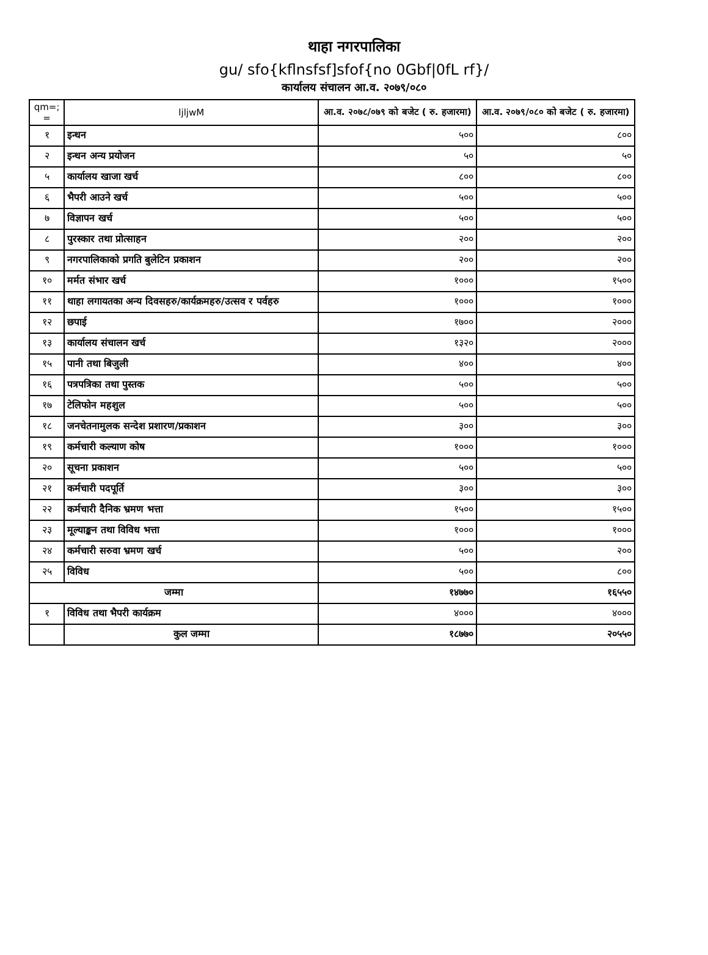थाहा नगरपालिका
gu/ sfo{kflnsfsf]sfof{no 0Gbf|0fL rf}/
कार्यालय संचालन आ.व. २०७९/०८०
| qm=; = | ljljwM | आ.व. २०७८/०७९ को बजेट ( रु. हजारमा) | आ.व. २०७९/०८० को बजेट ( रु. हजारमा) |
| --- | --- | --- | --- |
| १ | इन्धन | ५०० | ८०० |
| २ | इन्धन अन्य प्रयोजन | ५० | ५० |
| ५ | कार्यालय खाजा खर्च | ८०० | ८०० |
| ६ | भैपरी आउने खर्च | ५०० | ५०० |
| ७ | विज्ञापन खर्च | ५०० | ५०० |
| ८ | पुरस्कार तथा प्रोत्साहन | २०० | २०० |
| ९ | नगरपालिकाको प्रगति बुलेटिन प्रकाशन | २०० | २०० |
| १० | मर्मत संभार खर्च | १००० | १५०० |
| ११ | थाहा लगायतका अन्य दिवसहरु/कार्यक्रमहरु/उत्सव र पर्वहरु | १००० | १००० |
| १२ | छपाई | १७०० | २००० |
| १३ | कार्यालय संचालन खर्च | १३२० | २००० |
| १५ | पानी तथा बिजुली | ४०० | ४०० |
| १६ | पत्रपत्रिका तथा पुस्तक | ५०० | ५०० |
| १७ | टेलिफोन महशुल | ५०० | ५०० |
| १८ | जनचेतनामुलक सन्देश प्रशारण/प्रकाशन | ३०० | ३०० |
| १९ | कर्मचारी कल्याण कोष | १००० | १००० |
| २० | सूचना प्रकाशन | ५०० | ५०० |
| २१ | कर्मचारी पदपूर्ति | ३०० | ३०० |
| २२ | कर्मचारी दैनिक भ्रमण भत्ता | १५०० | १५०० |
| २३ | मूल्याङ्कन तथा विविध भत्ता | १००० | १००० |
| २४ | कर्मचारी सरुवा भ्रमण खर्च | ५०० | २०० |
| २५ | विविध | ५०० | ८०० |
| जम्मा | | १४७७० | १६५५० |
| १ | विविध तथा भैपरी कार्यक्रम | ४००० | ४००० |
| | कुल जम्मा | १८७७० | २०५५० |